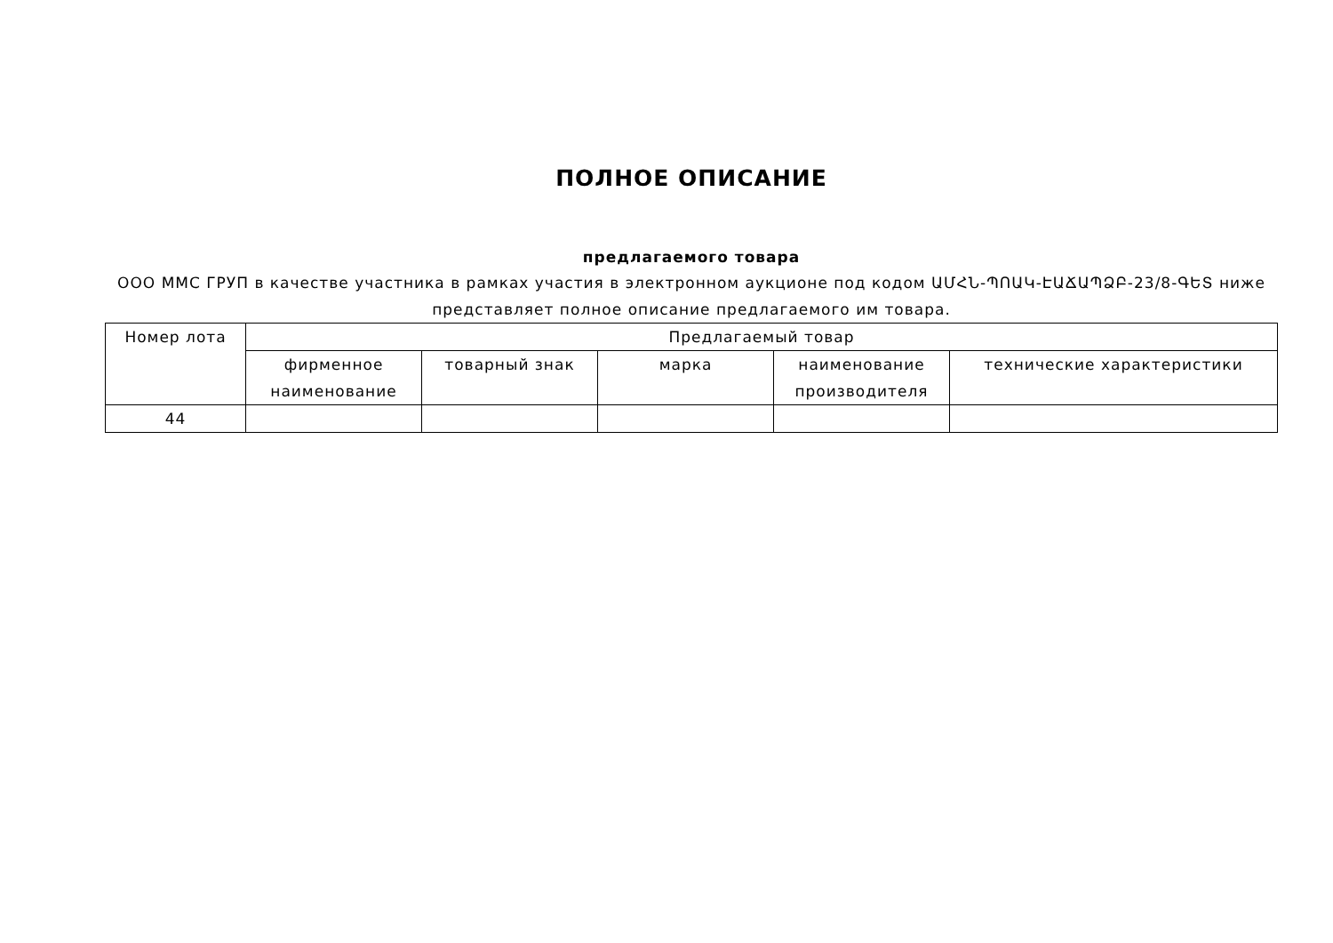ПОЛНОЕ ОПИСАНИЕ
предлагаемого товара
ООО ММС ГРУП в качестве участника в рамках участия в электронном аукционе под кодом ԱՄՀՆ-ՊՈԱԿ-ԷԱՃԱՊՁԲ-23/8-ԳԵՏ ниже представляет полное описание предлагаемого им товара.
| Номер лота | Предлагаемый товар | | | | |
| --- | --- | --- | --- | --- | --- |
| | фирменное наименование | товарный знак | марка | наименование производителя | технические характеристики |
| 44 | | | | | |